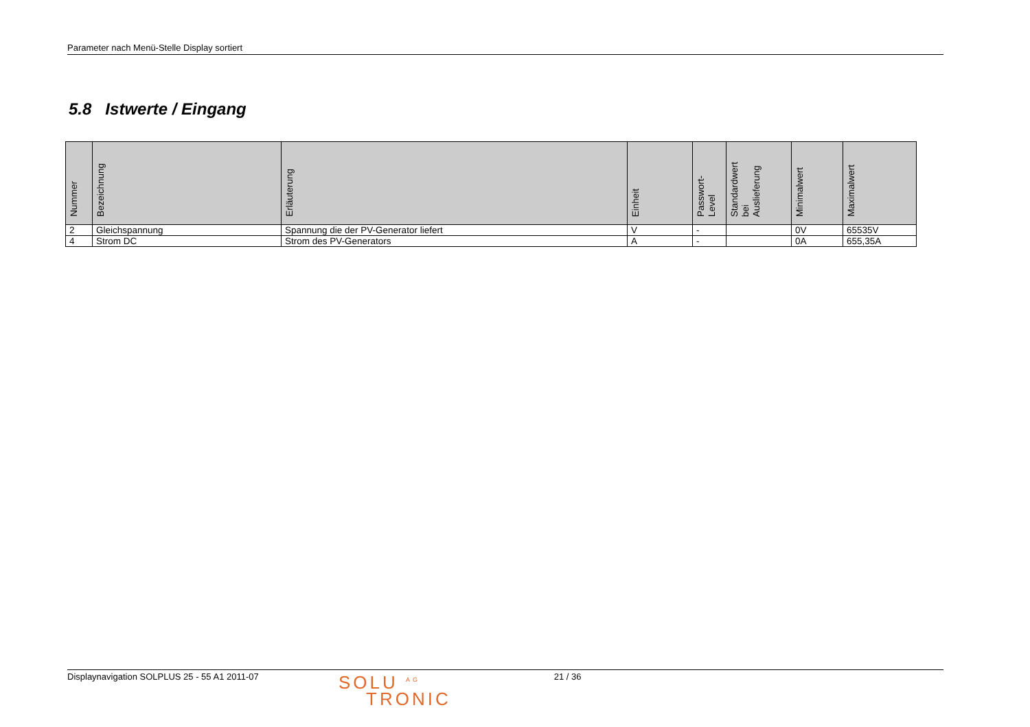Parameter nach Menü-Stelle Display sortiert
5.8 Istwerte / Eingang
| Nummer | Bezeichnung | Erläuterung | Einheit | Passwort- Level | Standardwert bei Auslieferung | Minimalwert | Maximalwert |
| --- | --- | --- | --- | --- | --- | --- | --- |
| 2 | Gleichspannung | Spannung die der PV-Generator liefert | V | - | | 0V | 65535V |
| 4 | Strom DC | Strom des PV-Generators | A | - | | 0A | 655,35A |
Displaynavigation SOLPLUS 25 - 55 A1 2011-07
SOLU <sup>AG</sup>
TRONIC
21 / 36